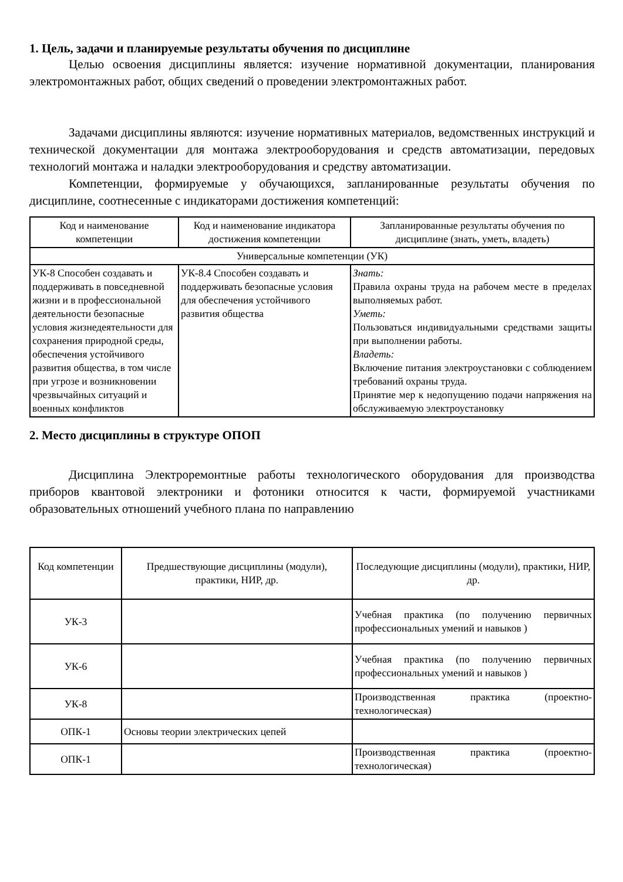1. Цель, задачи и планируемые результаты обучения по дисциплине
Целью освоения дисциплины является: изучение нормативной документации, планирования электромонтажных работ, общих сведений о проведении электромонтажных работ.
Задачами дисциплины являются: изучение нормативных материалов, ведомственных инструкций и технической документации для монтажа электрооборудования и средств автоматизации, передовых технологий монтажа и наладки электрооборудования и средству автоматизации.
Компетенции, формируемые у обучающихся, запланированные результаты обучения по дисциплине, соотнесенные с индикаторами достижения компетенций:
| Код и наименование компетенции | Код и наименование индикатора достижения компетенции | Запланированные результаты обучения по дисциплине (знать, уметь, владеть) |
| --- | --- | --- |
| Универсальные компетенции (УК) | | |
| УК-8 Способен создавать и поддерживать в повседневной жизни и в профессиональной деятельности безопасные условия жизнедеятельности для сохранения природной среды, обеспечения устойчивого развития общества, в том числе при угрозе и возникновении чрезвычайных ситуаций и военных конфликтов | УК-8.4 Способен создавать и поддерживать безопасные условия для обеспечения устойчивого развития общества | Знать: Правила охраны труда на рабочем месте в пределах выполняемых работ. Уметь: Пользоваться индивидуальными средствами защиты при выполнении работы. Владеть: Включение питания электроустановки с соблюдением требований охраны труда. Принятие мер к недопущению подачи напряжения на обслуживаемую электроустановку |
2. Место дисциплины в структуре ОПОП
Дисциплина Электроремонтные работы технологического оборудования для производства приборов квантовой электроники и фотоники относится к части, формируемой участниками образовательных отношений учебного плана по направлению
| Код компетенции | Предшествующие дисциплины (модули), практики, НИР, др. | Последующие дисциплины (модули), практики, НИР, др. |
| --- | --- | --- |
| УК-3 | | Учебная практика (по получению первичных профессиональных умений и навыков ) |
| УК-6 | | Учебная практика (по получению первичных профессиональных умений и навыков ) |
| УК-8 | | Производственная практика (проектно-технологическая) |
| ОПК-1 | Основы теории электрических цепей | |
| ОПК-1 | | Производственная практика (проектно-технологическая) |